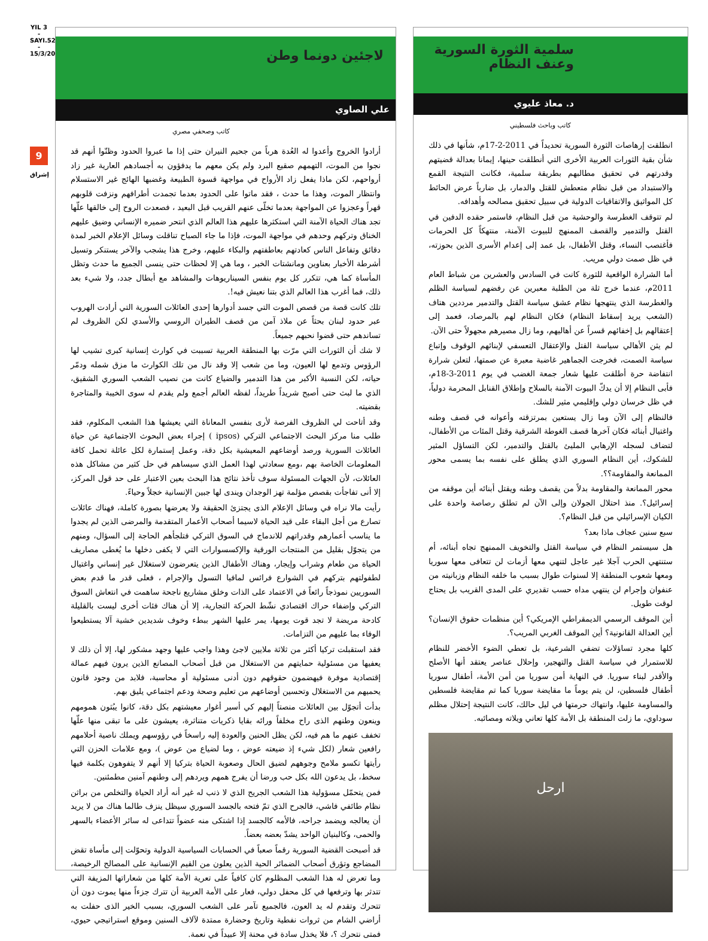YIL 3 - SAYI.52 - 15/3/2018
9
إشراق
سلمية الثورة السورية
وعنف النظام
د. معاذ عليوي
كاتب وباحث فلسطيني
انطلقت إرهاصات الثورة السورية تحديداً في 2011-2-17م، شأنها في ذلك شأن بقية الثورات العربية الأخرى التي أنطلقت حينها، إيمانا بعدالة قضيتهم وقدرتهم في تحقيق مطالبهم بطريقة سلمية، فكانت النتيجة القمع والاستبداد من قبل نظام متعطش للقتل والدمار، بل ضارباً عرض الحائط كل المواثيق والاتفاقيات الدولية في سبيل تحقيق مصالحه وأهدافه.
لم تتوقف الغطرسة والوحشية من قبل النظام، فاستمر حقده الدفين في القتل والتدمير والقصف الممنهج للبيوت الآمنة، منتهكاً كل الحرمات فأغتصب النساء، وقتل الأطفال، بل عمد إلى إعدام الأسرى الذين بحوزته، في ظل صمت دولي مريب.
أما الشرارة الواقعية للثورة كانت في السادس والعشرين من شباط العام 2011م، عندما خرج ثلة من الطلبة معبرين عن رفضهم لسياسة الظلم والغطرسة الذي ينتهجها نظام عشق سياسة القتل والتدمير مرددين هتاف (الشعب يريد إسقاط النظام) فكان النظام لهم بالمرصاد، فعمد إلى إعتقالهم بل إخفائهم قسراً عن أهاليهم، وما زال مصيرهم مجهولاً حتى الآن.
لم يثن الأهالي سياسة القتل والإعتقال التعسفي لإبنائهم الوقوف وإتباع سياسة الصمت، فخرجت الجماهير غاضبة معبرة عن صمتها، لتعلن شرارة انتفاضة حرة أطلقت عليها شعار جمعة الغضب في يوم 2011-3-18م، فأبى النظام إلا أن يدكّ البيوت الآمنة بالسلاح وإطلاق القنابل المحرمة دولياً، في ظل خرسان دولي وإقليمي مثير للشك.
فالنظام إلى الآن وما زال يستعين بمرتزقته وأعوانه في قصف وطنه واغتيال أبنائه فكان آخرها قصف الغوطة الشرقية وقتل المئات من الأطفال، لتضاف لسجله الإرهابي المليئ بالقتل والتدمير، لكن التساؤل المثير للشكوك، أين النظام السوري الذي يطلق على نفسه بما يسمى محور الممانعة والمقاومة؟؟.
محور الممانعة والمقاومة بدلاً من يقصف وطنه ويقتل أبنائه أين موقفه من إسرائيل؟. منذ احتلال الجولان وإلى الآن لم تطلق رصاصة واحدة على الكيان الإسرائيلي من قبل النظام؟.
سبع سنين عجاف ماذا بعد؟
هل سيستمر النظام في سياسة القتل والتخويف الممنهج تجاه أبنائه، أم ستنتهي الحرب آجلا غير عاجل لتنهي معها أزمات لن تتعافى معها سوريا ومعها شعوب المنطقة إلا لسنوات طوال بسبب ما خلفه النظام وزبانيته من عنفوان وإجرام لن ينتهي مداه حسب تقديري على المدى القريب بل يحتاج لوقت طويل.
أين الموقف الرسمي الديمقراطي الإمريكي؟ أين منظمات حقوق الإنسان؟ أين العدالة القانونية؟ أين الموقف الغربي المريب؟.
كلها مجرد تساؤلات تضفي الشرعية، بل تعطي الضوء الأخضر للنظام للاستمرار في سياسة القتل والتهجير، وإحلال عناصر يعتقد أنها الأصلح والأقدر لبناء سوريا. في النهاية أمن سوريا من أمن الأمة، أطفال سوريا أطفال فلسطين، لن يتم يوماً ما مقايضة سوريا كما تم مقايضة فلسطين والمساومة عليها، وانتهاك حرمتها في ليل حالك، كانت النتيجة إحتلال مظلم سوداوي، ما زلت المنطقة بل الأمة كلها تعاني ويلاته ومصائبه.
ارحل
لاجئين دونما وطن
علي الصاوي
كاتب وصحفي مصري
أرادوا الخروج وأعدوا له العُدة هرباً من جحيم النيران حتى إذا ما عبروا الحدود وظنّوا أنهم قد نجوا من الموت، التهمهم صقيع البرد ولم يكن معهم ما يدفؤون به أجسادهم العارية غير زاد أرواحهم، لكن ماذا يفعل زاد الأرواح في مواجهة قسوة الطبيعة وغضبها الهائج غير الاستسلام وانتظار الموت، وهذا ما حدث ، فقد ماتوا على الحدود بعدما تجمدت أطرافهم ونزفت قلوبهم قهراً وعجزوا عن المواجهة بعدما تخلّى عنهم القريب قبل البعيد ، فصعدت الروح إلى خالقها علّها تجد هناك الحياة الآمنة التي استكثرها عليهم هذا العالم الذي انتحر ضميره الإنساني وضيق عليهم الخناق وتركهم وحدهم في مواجهة الموت، فإذا ما جاء الصباح تناقلت وسائل الإعلام الخبر لمدة دقائق وتفاعل الناس كعادتهم بعاطفتهم والبكاء عليهم، وخرج هذا يشجب والآخر يستنكر وتسيل أشرطة الأخبار بعناوين ومانشتات الخبر ، وما هي إلا لحظات حتى ينسى الجميع ما حدث وتظل المأساة كما هي، تتكرر كل يوم بنفس السيناريوهات والمشاهد مع أبطال جدد، ولا شيء بعد ذلك، فما أغرب هذا العالم الذي بتنا نعيش فيه!.
تلك كانت قصة من قصص الموت التي جسد أدوارها إحدى العائلات السورية التي أرادت الهروب عبر حدود لبنان بحثاً عن ملاذ آمن من قصف الطيران الروسي والأسدي لكن الظروف لم تساندهم حتى قضوا نحبهم جميعاً.
لا شك أن الثورات التي مرّت بها المنطقة العربية تسببت في كوارث إنسانية كبرى تشيب لها الرؤوس وتدمع لها العيون، وما من شعب إلا وقد نال من تلك الكوارث ما مزق شمله ودمّر حياته، لكن النسبة الأكبر من هذا التدمير والضياع كانت من نصيب الشعب السوري الشقيق، الذي ما لبث حتى أصبح شريداً طريداً، لفظه العالم أجمع ولم يقدم له سوى الخيبة والمتاجرة بقضيته.
وقد أتاحت لي الظروف الفرصة لأرى بنفسي المعاناة التي يعيشها هذا الشعب المكلوم، فقد طلب منا مركز البحث الاجتماعي التركي (ipsos ) إجراء بعض البحوث الاجتماعية عن حياة العائلات السورية ورصد أوضاعهم المعيشية بكل دقة، وعمل إستمارة لكل عائلة تحمل كافة المعلومات الخاصة بهم ،ومع سعادتي لهذا العمل الذي سيساهم في حل كثير من مشاكل هذه العائلات، لأن الجهات المسئولة سوف تأخذ نتائج هذا البحث بعين الاعتبار على حد قول المركز، إلا أنى تفاجأت بقصص مؤلمة تهز الوجدان ويندى لها جبين الإنسانية خجلاً وحياءً.
رأيت مالا نراه في وسائل الإعلام الذى يجتزئ الحقيقة ولا يعرضها بصورة كاملة، فهناك عائلات تصارع من أجل البقاء على قيد الحياة لاسيما أصحاب الأعمار المتقدمة والمرضى الذين لم يجدوا ما يناسب أعمارهم وقدراتهم للاندماج في السوق التركي فتلجأهم الحاجة إلى السؤال، ومنهم من يتجوّل بقليل من المنتجات الورقية والإكسسوارات التي لا يكفى دخلها ما يُغطى مصاريف الحياة من طعام وشراب وإيجار، وهناك الأطفال الذين يتعرضون لاستغلال غير إنساني واغتيال لطفولتهم بتركهم في الشوارع فرائس لمافيا التسول والإجرام ، فعلى قدر ما قدم بعض السوريين نموذجاً رائعاً في الاعتماد على الذات وخلق مشاريع ناجحة ساهمت في انتعاش السوق التركي وإضفاء حراك اقتصادي نشّط الحركة التجارية، إلا أن هناك فئات أخرى ليست بالقليلة كادحة مريضة لا تجد قوت يومها، يمر عليها الشهر ببطء وخوف شديدين خشية آلا يستطيعوا الوفاء بما عليهم من التزامات.
فقد استقبلت تركيا أكثر من ثلاثة ملايين لاجئ وهذا واجب عليها وجهد مشكور لها، إلا أن ذلك لا يعفيها من مسئولية حمايتهم من الاستغلال من قبل أصحاب المصانع الذين يرون فيهم عمالة إقتصادية موفرة فيهضمون حقوقهم دون أدنى مسئولية أو محاسبة، فلابد من وجود قانون يحميهم من الاستغلال وتحسين أوضاعهم من تعليم وصحة ودعم اجتماعي يليق بهم.
بدأت أتجوّل بين العائلات منصتاً إليهم كي أسبر أغوار معيشتهم بكل دقة، كانوا يبُثون همومهم وينعون وطنهم الذى راح مخلفاً ورائه بقايا ذكريات متناثرة، يعيشون على ما تبقى منها علّها تخفف عنهم ما هم فيه، لكن يظل الحنين والعودة إليه راسخاً في رؤوسهم ويملك ناصية أحلامهم رافعين شعار (لكل شيء إذ ضيعته عوض ، وما لضياع من عوض )، ومع علامات الحزن التي رأيتها تكسو ملامح وجوههم لضيق الحال وصعوبة الحياة بتركيا إلا أنهم لا يتفوهون بكلمة فيها سخط، بل يدعون الله بكل حب ورضا أن يفرج همهم ويردهم إلى وطنهم آمنين مطمئنين.
فمن يتحمّل مسؤولية هذا الشعب الجريح الذي لا ذنب له غير أنه أراد الحياة والتخلص من براثن نظام طائفي فاشي، فالجرح الذي تمّ فتحه بالجسد السوري سيظل ينزف طالما هناك من لا يريد أن يعالجه ويضمد جراحه، فالأمه كالجسد إذا اشتكى منه عضواً تتداعى له سائر الأعضاء بالسهر والحمى، وكالبنيان الواحد يشدّ بعضه بعضاً.
قد أصبحت القضية السورية رقماً صعباً في الحسابات السياسية الدولية وتحوّلت إلى مأساة تقض المضاجع وتؤرق أصحاب الضمائر الحية الذين يعلون من القيم الإنسانية على المصالح الرخيصة، وما تعرض له هذا الشعب المظلوم كان كافياً على تعرية الأمة كلها من شعاراتها المزيفة التي تتدثر بها وترفعها في كل محفل دولي، فعار على الأمة العربية أن تترك جزءاً منها يموت دون أن تتحرك وتقدم له يد العون، فالجميع تآمر على الشعب السوري، بسبب الخير الذى حفلت به أراضي الشام من ثروات نفطية وتاريخ وحضارة ممتدة لآلاف السنين وموقع استراتيجي حيوي، فمتى نتحرك ؟، فلا يخذل سادة في محنة إلا عبيداً في نعمة.